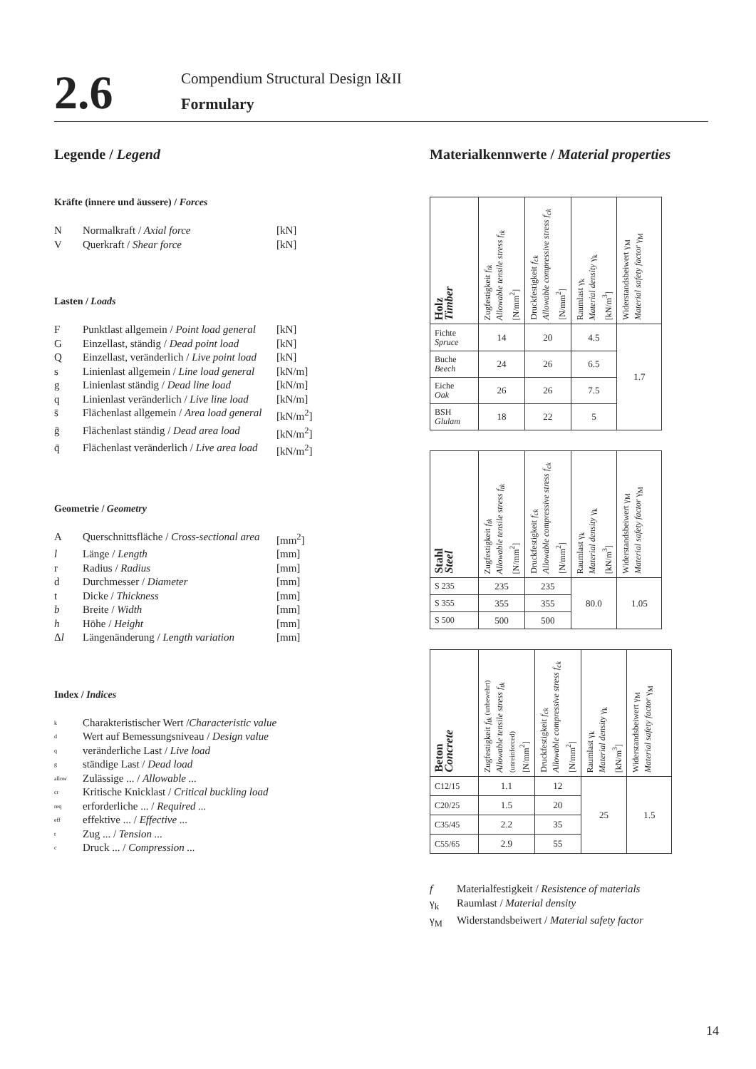2.6
Compendium Structural Design I&II
Formulary
Legende / Legend
Kräfte (innere und äussere) / Forces
N Normalkraft / Axial force [kN]
V Querkraft / Shear force [kN]
Lasten / Loads
F Punktlast allgemein / Point load general [kN]
G Einzellast, ständig / Dead point load [kN]
Q Einzellast, veränderlich / Live point load [kN]
s Linienlast allgemein / Line load general [kN/m]
g Linienlast ständig / Dead line load [kN/m]
q Linienlast veränderlich / Live line load [kN/m]
s̄ Flächenlast allgemein / Area load general [kN/m<sup>2</sup>]
ḡ Flächenlast ständig / Dead area load [kN/m<sup>2</sup>]
q̄ Flächenlast veränderlich / Live area load [kN/m<sup>2</sup>]
Geometrie / Geometry
A Querschnittsfläche / Cross-sectional area [mm<sup>2</sup>]
l Länge / Length [mm]
r Radius / Radius [mm]
d Durchmesser / Diameter [mm]
t Dicke / Thickness [mm]
b Breite / Width [mm]
h Höhe / Height [mm]
Δl Längenänderung / Length variation [mm]
Index / Indices
k Charakteristischer Wert /Characteristic value
d Wert auf Bemessungsniveau / Design value
qveränderliche Last / Live load
gständige Last / Dead load
allow Zulässige ... / Allowable ...
cr Kritische Knicklast / Critical buckling load
req erforderliche ... / Required ...
eff effektive ... / Effective ...
t Zug ... / Tension ...
c Druck ... / Compression ...
Materialkennwerte / Material properties
| Holz Timber | Zugfestigkeit f<sub>tk</sub> Allowable tensile stress f<sub>tk</sub> [N/mm<sup>2</sup>] | Druckfestigkeit f<sub>ck</sub> Allowable compressive stress f<sub>ck</sub> [N/mm<sup>2</sup>] | Raumlast γ<sub>k</sub> Material density γ<sub>k</sub> [kN/m<sup>3</sup>] | Widerstandsbeiwert γ<sub>M</sub> Material safety factor γ<sub>M</sub> |
| --- | --- | --- | --- | --- |
| Fichte Spruce | 14 | 20 | 4.5 | 1.7 |
| Buche Beech | 24 | 26 | 6.5 | |
| Eiche Oak | 26 | 26 | 7.5 | |
| BSH Glulam | 18 | 22 | 5 | |
| Stahl Steel | Zugfestigkeit f<sub>tk</sub> Allowable tensile stress f<sub>tk</sub> [N/mm<sup>2</sup>] | Druckfestigkeit f<sub>ck</sub> Allowable compressive stress f<sub>ck</sub> [N/mm<sup>2</sup>] | Raumlast γ<sub>k</sub> Material density γ<sub>k</sub> [kN/m<sup>3</sup>] | Widerstandsbeiwert γ<sub>M</sub> Material safety factor γ<sub>M</sub> |
| --- | --- | --- | --- | --- |
| S 235 | 235 | 235 | 80.0 | 1.05 |
| S 355 | 355 | 355 | | |
| S 500 | 500 | 500 | | |
| Beton Concrete | Zugfestigkeit f<sub>tk</sub> (unbewehrt) Allowable tensile stress f<sub>tk</sub> (unreinforced) [N/mm<sup>2</sup>] | Druckfestigkeit f<sub>ck</sub> Allowable compressive stress f<sub>ck</sub> [N/mm<sup>2</sup>] | Raumlast γ<sub>k</sub> Material density γ<sub>k</sub> [kN/m<sup>3</sup>] | Widerstandsbeiwert γ<sub>M</sub> Material safety factor γ<sub>M</sub> |
| --- | --- | --- | --- | --- |
| C12/15 | 1.1 | 12 | 25 | 1.5 |
| C20/25 | 1.5 | 20 | | |
| C35/45 | 2.2 | 35 | | |
| C55/65 | 2.9 | 55 | | |
f Materialfestigkeit / Resistence of materials
γ<sub>k</sub> Raumlast / Material density
γ<sub>M</sub> Widerstandsbeiwert / Material safety factor
14